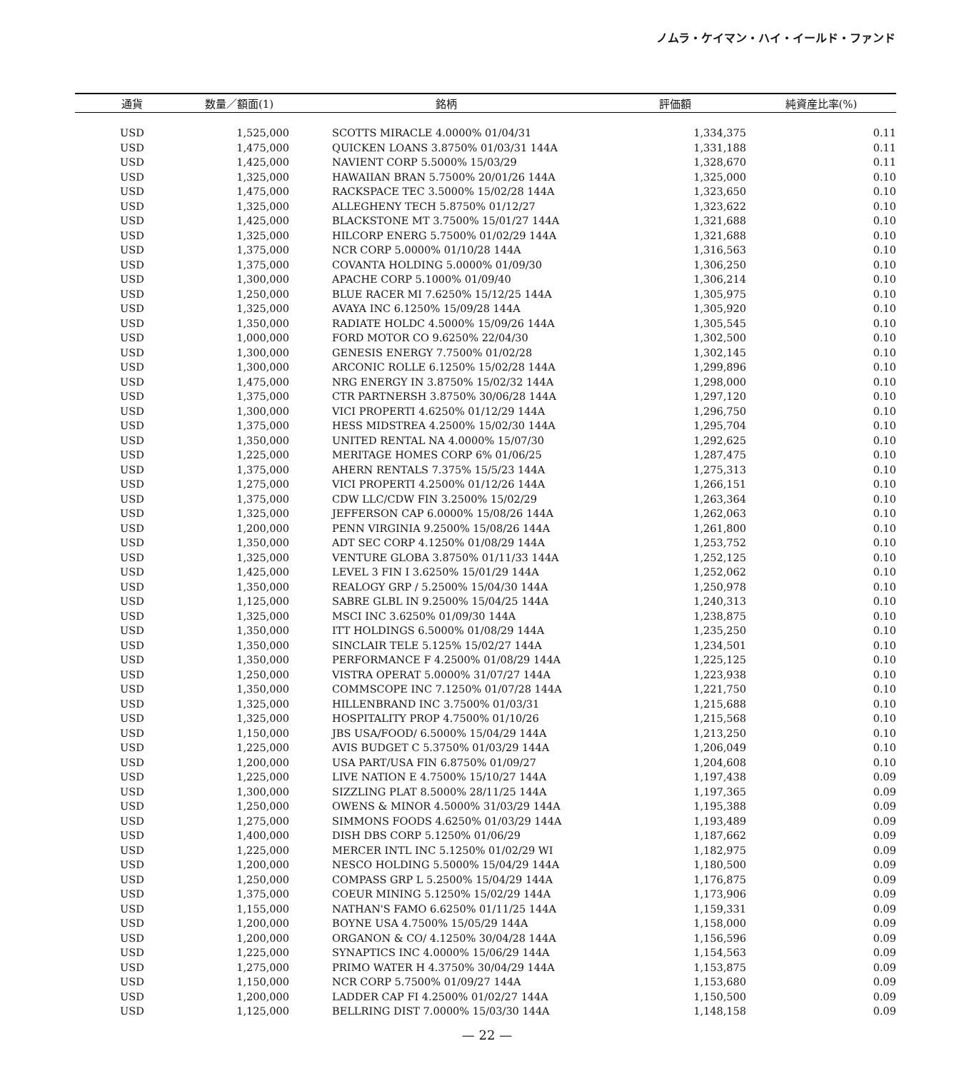ノムラ・ケイマン・ハイ・イールド・ファンド
| 通貨 | 数量／額面(1) | 銘柄 | 評価額 | 純資産比率(%) |
| --- | --- | --- | --- | --- |
| USD | 1,525,000 | SCOTTS MIRACLE 4.0000% 01/04/31 | 1,334,375 | 0.11 |
| USD | 1,475,000 | QUICKEN LOANS 3.8750% 01/03/31 144A | 1,331,188 | 0.11 |
| USD | 1,425,000 | NAVIENT CORP 5.5000% 15/03/29 | 1,328,670 | 0.11 |
| USD | 1,325,000 | HAWAIIAN BRAN 5.7500% 20/01/26 144A | 1,325,000 | 0.10 |
| USD | 1,475,000 | RACKSPACE TEC 3.5000% 15/02/28 144A | 1,323,650 | 0.10 |
| USD | 1,325,000 | ALLEGHENY TECH 5.8750% 01/12/27 | 1,323,622 | 0.10 |
| USD | 1,425,000 | BLACKSTONE MT 3.7500% 15/01/27 144A | 1,321,688 | 0.10 |
| USD | 1,325,000 | HILCORP ENERG 5.7500% 01/02/29 144A | 1,321,688 | 0.10 |
| USD | 1,375,000 | NCR CORP 5.0000% 01/10/28 144A | 1,316,563 | 0.10 |
| USD | 1,375,000 | COVANTA HOLDING 5.0000% 01/09/30 | 1,306,250 | 0.10 |
| USD | 1,300,000 | APACHE CORP 5.1000% 01/09/40 | 1,306,214 | 0.10 |
| USD | 1,250,000 | BLUE RACER MI 7.6250% 15/12/25 144A | 1,305,975 | 0.10 |
| USD | 1,325,000 | AVAYA INC 6.1250% 15/09/28 144A | 1,305,920 | 0.10 |
| USD | 1,350,000 | RADIATE HOLDC 4.5000% 15/09/26 144A | 1,305,545 | 0.10 |
| USD | 1,000,000 | FORD MOTOR CO 9.6250% 22/04/30 | 1,302,500 | 0.10 |
| USD | 1,300,000 | GENESIS ENERGY 7.7500% 01/02/28 | 1,302,145 | 0.10 |
| USD | 1,300,000 | ARCONIC ROLLE 6.1250% 15/02/28 144A | 1,299,896 | 0.10 |
| USD | 1,475,000 | NRG ENERGY IN 3.8750% 15/02/32 144A | 1,298,000 | 0.10 |
| USD | 1,375,000 | CTR PARTNERSH 3.8750% 30/06/28 144A | 1,297,120 | 0.10 |
| USD | 1,300,000 | VICI PROPERTI 4.6250% 01/12/29 144A | 1,296,750 | 0.10 |
| USD | 1,375,000 | HESS MIDSTREA 4.2500% 15/02/30 144A | 1,295,704 | 0.10 |
| USD | 1,350,000 | UNITED RENTAL NA 4.0000% 15/07/30 | 1,292,625 | 0.10 |
| USD | 1,225,000 | MERITAGE HOMES CORP 6% 01/06/25 | 1,287,475 | 0.10 |
| USD | 1,375,000 | AHERN RENTALS 7.375% 15/5/23 144A | 1,275,313 | 0.10 |
| USD | 1,275,000 | VICI PROPERTI 4.2500% 01/12/26 144A | 1,266,151 | 0.10 |
| USD | 1,375,000 | CDW LLC/CDW FIN 3.2500% 15/02/29 | 1,263,364 | 0.10 |
| USD | 1,325,000 | JEFFERSON CAP 6.0000% 15/08/26 144A | 1,262,063 | 0.10 |
| USD | 1,200,000 | PENN VIRGINIA 9.2500% 15/08/26 144A | 1,261,800 | 0.10 |
| USD | 1,350,000 | ADT SEC CORP 4.1250% 01/08/29 144A | 1,253,752 | 0.10 |
| USD | 1,325,000 | VENTURE GLOBA 3.8750% 01/11/33 144A | 1,252,125 | 0.10 |
| USD | 1,425,000 | LEVEL 3 FIN I 3.6250% 15/01/29 144A | 1,252,062 | 0.10 |
| USD | 1,350,000 | REALOGY GRP / 5.2500% 15/04/30 144A | 1,250,978 | 0.10 |
| USD | 1,125,000 | SABRE GLBL IN 9.2500% 15/04/25 144A | 1,240,313 | 0.10 |
| USD | 1,325,000 | MSCI INC 3.6250% 01/09/30 144A | 1,238,875 | 0.10 |
| USD | 1,350,000 | ITT HOLDINGS 6.5000% 01/08/29 144A | 1,235,250 | 0.10 |
| USD | 1,350,000 | SINCLAIR TELE 5.125% 15/02/27 144A | 1,234,501 | 0.10 |
| USD | 1,350,000 | PERFORMANCE F 4.2500% 01/08/29 144A | 1,225,125 | 0.10 |
| USD | 1,250,000 | VISTRA OPERAT 5.0000% 31/07/27 144A | 1,223,938 | 0.10 |
| USD | 1,350,000 | COMMSCOPE INC 7.1250% 01/07/28 144A | 1,221,750 | 0.10 |
| USD | 1,325,000 | HILLENBRAND INC 3.7500% 01/03/31 | 1,215,688 | 0.10 |
| USD | 1,325,000 | HOSPITALITY PROP 4.7500% 01/10/26 | 1,215,568 | 0.10 |
| USD | 1,150,000 | JBS USA/FOOD/ 6.5000% 15/04/29 144A | 1,213,250 | 0.10 |
| USD | 1,225,000 | AVIS BUDGET C 5.3750% 01/03/29 144A | 1,206,049 | 0.10 |
| USD | 1,200,000 | USA PART/USA FIN 6.8750% 01/09/27 | 1,204,608 | 0.10 |
| USD | 1,225,000 | LIVE NATION E 4.7500% 15/10/27 144A | 1,197,438 | 0.09 |
| USD | 1,300,000 | SIZZLING PLAT 8.5000% 28/11/25 144A | 1,197,365 | 0.09 |
| USD | 1,250,000 | OWENS & MINOR 4.5000% 31/03/29 144A | 1,195,388 | 0.09 |
| USD | 1,275,000 | SIMMONS FOODS 4.6250% 01/03/29 144A | 1,193,489 | 0.09 |
| USD | 1,400,000 | DISH DBS CORP 5.1250% 01/06/29 | 1,187,662 | 0.09 |
| USD | 1,225,000 | MERCER INTL INC 5.1250% 01/02/29 WI | 1,182,975 | 0.09 |
| USD | 1,200,000 | NESCO HOLDING 5.5000% 15/04/29 144A | 1,180,500 | 0.09 |
| USD | 1,250,000 | COMPASS GRP L 5.2500% 15/04/29 144A | 1,176,875 | 0.09 |
| USD | 1,375,000 | COEUR MINING 5.1250% 15/02/29 144A | 1,173,906 | 0.09 |
| USD | 1,155,000 | NATHAN'S FAMO 6.6250% 01/11/25 144A | 1,159,331 | 0.09 |
| USD | 1,200,000 | BOYNE USA 4.7500% 15/05/29 144A | 1,158,000 | 0.09 |
| USD | 1,200,000 | ORGANON & CO/ 4.1250% 30/04/28 144A | 1,156,596 | 0.09 |
| USD | 1,225,000 | SYNAPTICS INC 4.0000% 15/06/29 144A | 1,154,563 | 0.09 |
| USD | 1,275,000 | PRIMO WATER H 4.3750% 30/04/29 144A | 1,153,875 | 0.09 |
| USD | 1,150,000 | NCR CORP 5.7500% 01/09/27 144A | 1,153,680 | 0.09 |
| USD | 1,200,000 | LADDER CAP FI 4.2500% 01/02/27 144A | 1,150,500 | 0.09 |
| USD | 1,125,000 | BELLRING DIST 7.0000% 15/03/30 144A | 1,148,158 | 0.09 |
— 22 —